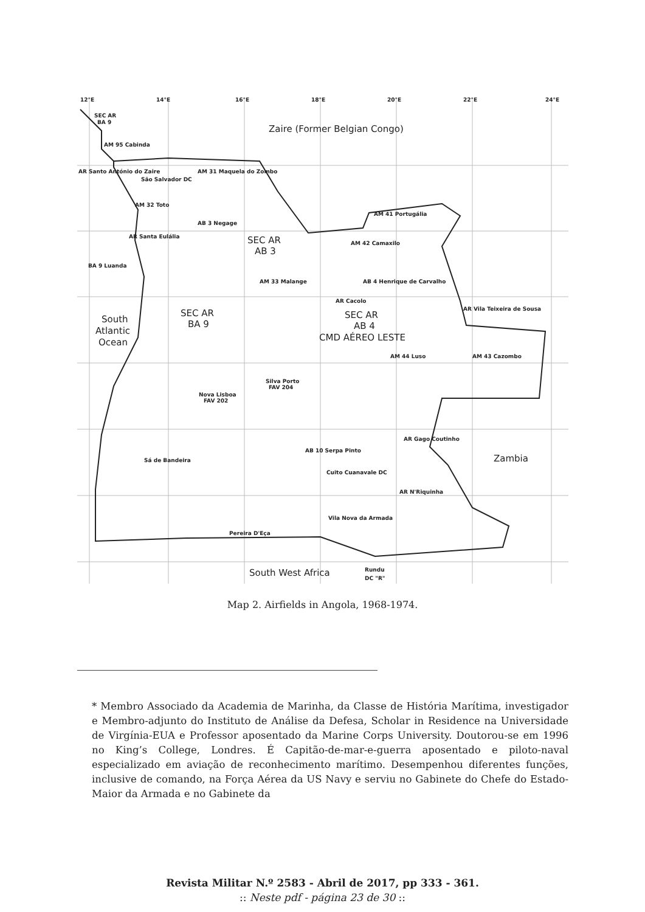12°E
14°E
16°E
18°E
20°E
22°E
24°E
SEC AR
BA 9
AM 95 Cabinda
AR Santo António do Zaire
AM 31 Maquela do Zombo
São Salvador DC
AM 32 Toto
AM 41 Portugália
AB 3 Negage
AR Santa Eulália
AM 42 Camaxilo
BA 9 Luanda
AM 33 Malange
AB 4 Henrique de Carvalho
AR Cacolo
AR Vila Teixeira de Sousa
AM 44 Luso
AM 43 Cazombo
Silva Porto
FAV 204
Nova Lisboa
FAV 202
AR Gago Coutinho
AB 10 Serpa Pinto
Sá de Bandeira
Cuito Cuanavale DC
AR N'Riquinha
Vila Nova da Armada
Pereira D'Eça
Rundu
DC "R"
Zaire (Former Belgian Congo)
SEC AR
AB 3
SEC AR
BA 9
South
Atlantic
Ocean
SEC AR
AB 4
CMD AÉREO LESTE
Zambia
South West Africa
Map 2. Airfields in Angola, 1968-1974.
* Membro Associado da Academia de Marinha, da Classe de História Marítima, investigador e Membro-adjunto do Instituto de Análise da Defesa, Scholar in Residence na Universidade de Virgínia-EUA e Professor aposentado da Marine Corps University. Doutorou-se em 1996 no King’s College, Londres. É Capitão-de-mar-e-guerra aposentado e piloto-naval especializado em aviação de reconhecimento marítimo. Desempenhou diferentes funções, inclusive de comando, na Força Aérea da US Navy e serviu no Gabinete do Chefe do Estado-Maior da Armada e no Gabinete da
Revista Militar N.º 2583 - Abril de 2017, pp 333 - 361.
:: Neste pdf - página 23 de 30 ::